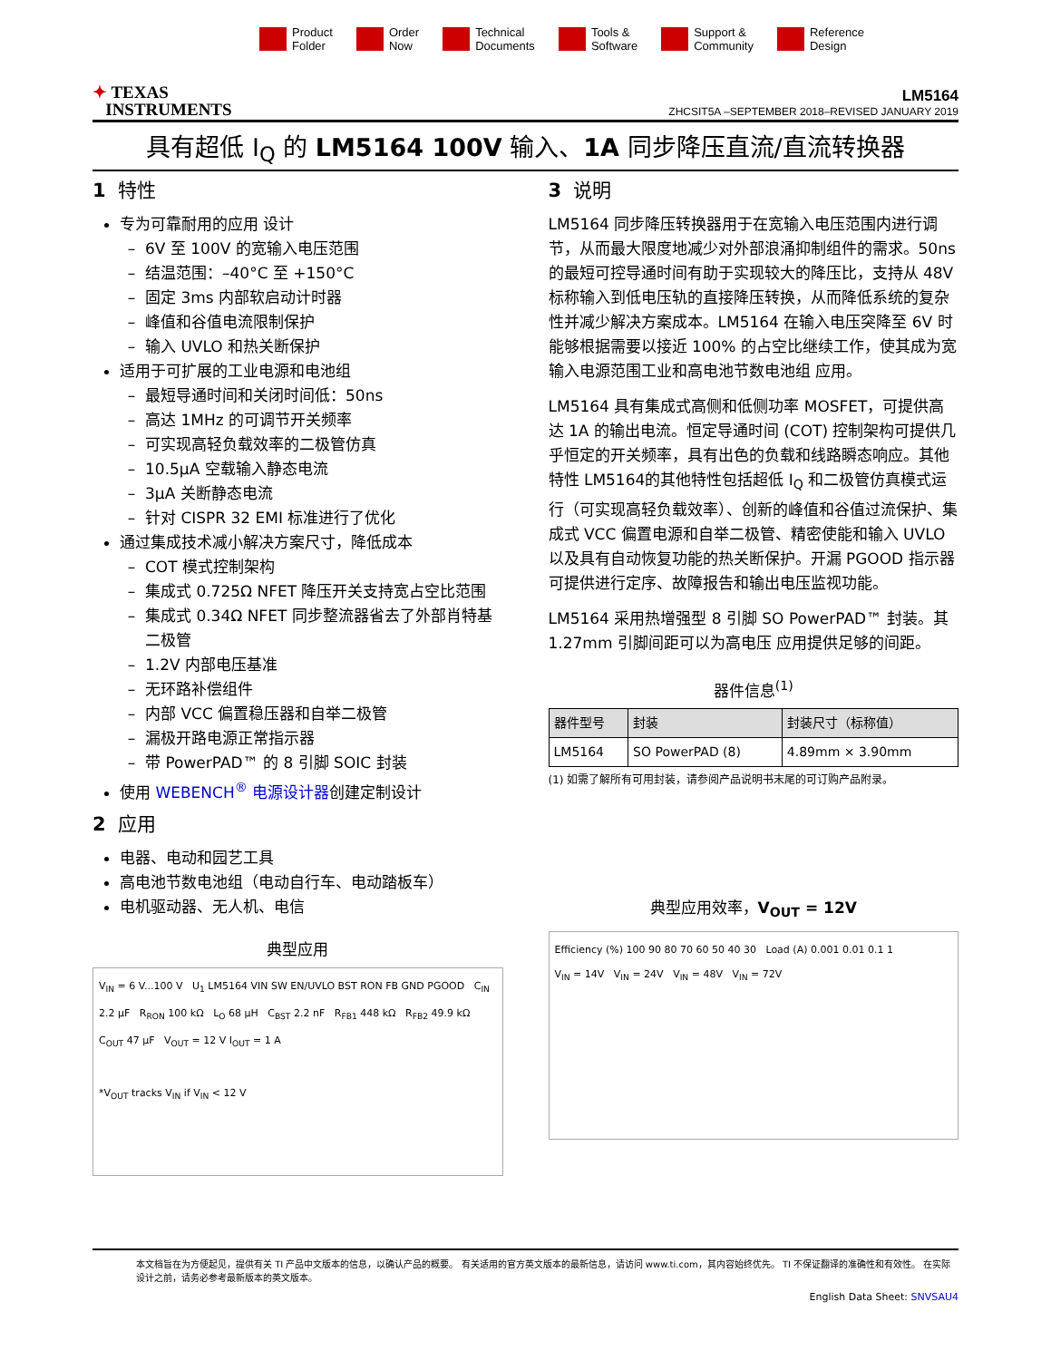Product
Folder
Order
Now
Technical
Documents
Tools &
Software
Support &
Community
Reference
Design
✦ TEXAS
INSTRUMENTS
LM5164
ZHCSIT5A –SEPTEMBER 2018–REVISED JANUARY 2019
具有超低 I<sub>Q</sub> 的 LM5164 100V 输入、1A 同步降压直流/直流转换器
1 特性
专为可靠耐用的应用 设计
6V 至 100V 的宽输入电压范围
结温范围：–40°C 至 +150°C
固定 3ms 内部软启动计时器
峰值和谷值电流限制保护
输入 UVLO 和热关断保护
适用于可扩展的工业电源和电池组
最短导通时间和关闭时间低：50ns
高达 1MHz 的可调节开关频率
可实现高轻负载效率的二极管仿真
10.5μA 空载输入静态电流
3μA 关断静态电流
针对 CISPR 32 EMI 标准进行了优化
通过集成技术减小解决方案尺寸，降低成本
COT 模式控制架构
集成式 0.725Ω NFET 降压开关支持宽占空比范围
集成式 0.34Ω NFET 同步整流器省去了外部肖特基二极管
1.2V 内部电压基准
无环路补偿组件
内部 VCC 偏置稳压器和自举二极管
漏极开路电源正常指示器
带 PowerPAD™ 的 8 引脚 SOIC 封装
使用 WEBENCH<sup>®</sup> 电源设计器创建定制设计
2 应用
电器、电动和园艺工具
高电池节数电池组（电动自行车、电动踏板车）
电机驱动器、无人机、电信
典型应用
V<sub>IN</sub> = 6 V...100 V U<sub>1</sub> LM5164 VIN SW EN/UVLO BST RON FB GND PGOOD C<sub>IN</sub> 2.2 μF R<sub>RON</sub> 100 kΩ L<sub>O</sub> 68 μH C<sub>BST</sub> 2.2 nF R<sub>FB1</sub> 448 kΩ R<sub>FB2</sub> 49.9 kΩ C<sub>OUT</sub> 47 μF V<sub>OUT</sub> = 12 V I<sub>OUT</sub> = 1 A
*V<sub>OUT</sub> tracks V<sub>IN</sub> if V<sub>IN</sub> < 12 V
3 说明
LM5164 同步降压转换器用于在宽输入电压范围内进行调节，从而最大限度地减少对外部浪涌抑制组件的需求。50ns 的最短可控导通时间有助于实现较大的降压比，支持从 48V 标称输入到低电压轨的直接降压转换，从而降低系统的复杂性并减少解决方案成本。LM5164 在输入电压突降至 6V 时能够根据需要以接近 100% 的占空比继续工作，使其成为宽输入电源范围工业和高电池节数电池组 应用。
LM5164 具有集成式高侧和低侧功率 MOSFET，可提供高达 1A 的输出电流。恒定导通时间 (COT) 控制架构可提供几乎恒定的开关频率，具有出色的负载和线路瞬态响应。其他 特性 LM5164的其他特性包括超低 I<sub>Q</sub> 和二极管仿真模式运行（可实现高轻负载效率）、创新的峰值和谷值过流保护、集成式 VCC 偏置电源和自举二极管、精密使能和输入 UVLO 以及具有自动恢复功能的热关断保护。开漏 PGOOD 指示器可提供进行定序、故障报告和输出电压监视功能。
LM5164 采用热增强型 8 引脚 SO PowerPAD™ 封装。其 1.27mm 引脚间距可以为高电压 应用提供足够的间距。
器件信息<sup>(1)</sup>
| 器件型号 | 封装 | 封装尺寸（标称值） |
| --- | --- | --- |
| LM5164 | SO PowerPAD (8) | 4.89mm × 3.90mm |
(1) 如需了解所有可用封装，请参阅产品说明书末尾的可订购产品附录。
典型应用效率，V<sub>OUT</sub> = 12V
Efficiency (%) 100 90 80 70 60 50 40 30 Load (A) 0.001 0.01 0.1 1
V<sub>IN</sub> = 14V V<sub>IN</sub> = 24V V<sub>IN</sub> = 48V V<sub>IN</sub> = 72V
本文档旨在为方便起见，提供有关 TI 产品中文版本的信息，以确认产品的概要。 有关适用的官方英文版本的最新信息，请访问 www.ti.com，其内容始终优先。 TI 不保证翻译的准确性和有效性。 在实际设计之前，请务必参考最新版本的英文版本。
English Data Sheet: SNVSAU4